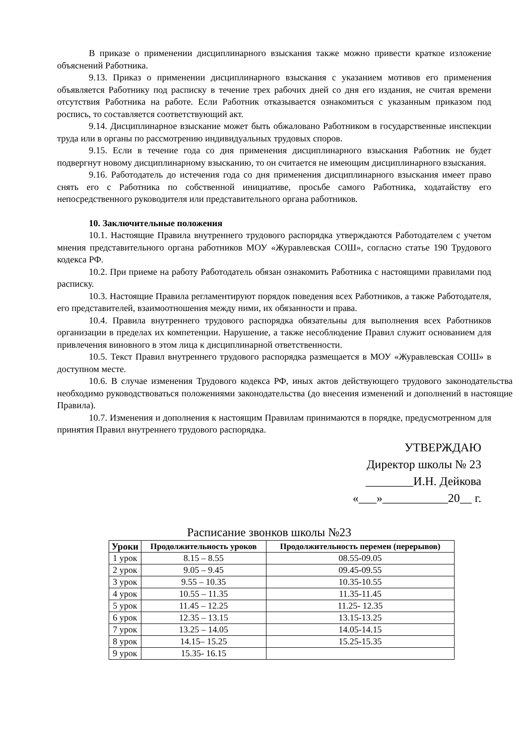В приказе о применении дисциплинарного взыскания также можно привести краткое изложение объяснений Работника.
9.13. Приказ о применении дисциплинарного взыскания с указанием мотивов его применения объявляется Работнику под расписку в течение трех рабочих дней со дня его издания, не считая времени отсутствия Работника на работе. Если Работник отказывается ознакомиться с указанным приказом под роспись, то составляется соответствующий акт.
9.14. Дисциплинарное взыскание может быть обжаловано Работником в государственные инспекции труда или в органы по рассмотрению индивидуальных трудовых споров.
9.15. Если в течение года со дня применения дисциплинарного взыскания Работник не будет подвергнут новому дисциплинарному взысканию, то он считается не имеющим дисциплинарного взыскания.
9.16. Работодатель до истечения года со дня применения дисциплинарного взыскания имеет право снять его с Работника по собственной инициативе, просьбе самого Работника, ходатайству его непосредственного руководителя или представительного органа работников.
10. Заключительные положения
10.1. Настоящие Правила внутреннего трудового распорядка утверждаются Работодателем с учетом мнения представительного органа работников МОУ «Журавлевская СОШ», согласно статье 190 Трудового кодекса РФ.
10.2. При приеме на работу Работодатель обязан ознакомить Работника с настоящими правилами под расписку.
10.3. Настоящие Правила регламентируют порядок поведения всех Работников, а также Работодателя, его представителей, взаимоотношения между ними, их обязанности и права.
10.4. Правила внутреннего трудового распорядка обязательны для выполнения всех Работников организации в пределах их компетенции. Нарушение, а также несоблюдение Правил служит основанием для привлечения виновного в этом лица к дисциплинарной ответственности.
10.5. Текст Правил внутреннего трудового распорядка размещается в МОУ «Журавлевская СОШ» в доступном месте.
10.6. В случае изменения Трудового кодекса РФ, иных актов действующего трудового законодательства необходимо руководствоваться положениями законодательства (до внесения изменений и дополнений в настоящие Правила).
10.7. Изменения и дополнения к настоящим Правилам принимаются в порядке, предусмотренном для принятия Правил внутреннего трудового распорядка.
УТВЕРЖДАЮ
Директор школы № 23
________И.Н. Дейкова
«___»___________20__ г.
Расписание звонков школы №23
| Уроки | Продолжительность уроков | Продолжительность перемен (перерывов) |
| --- | --- | --- |
| 1 урок | 8.15 – 8.55 | 08.55-09.05 |
| 2 урок | 9.05 – 9.45 | 09.45-09.55 |
| 3 урок | 9.55 – 10.35 | 10.35-10.55 |
| 4 урок | 10.55 – 11.35 | 11.35-11.45 |
| 5 урок | 11.45 – 12.25 | 11.25- 12.35 |
| 6 урок | 12.35 – 13.15 | 13.15-13.25 |
| 7 урок | 13.25 – 14.05 | 14.05-14.15 |
| 8 урок | 14.15– 15.25 | 15.25-15.35 |
| 9 урок | 15.35- 16.15 | |